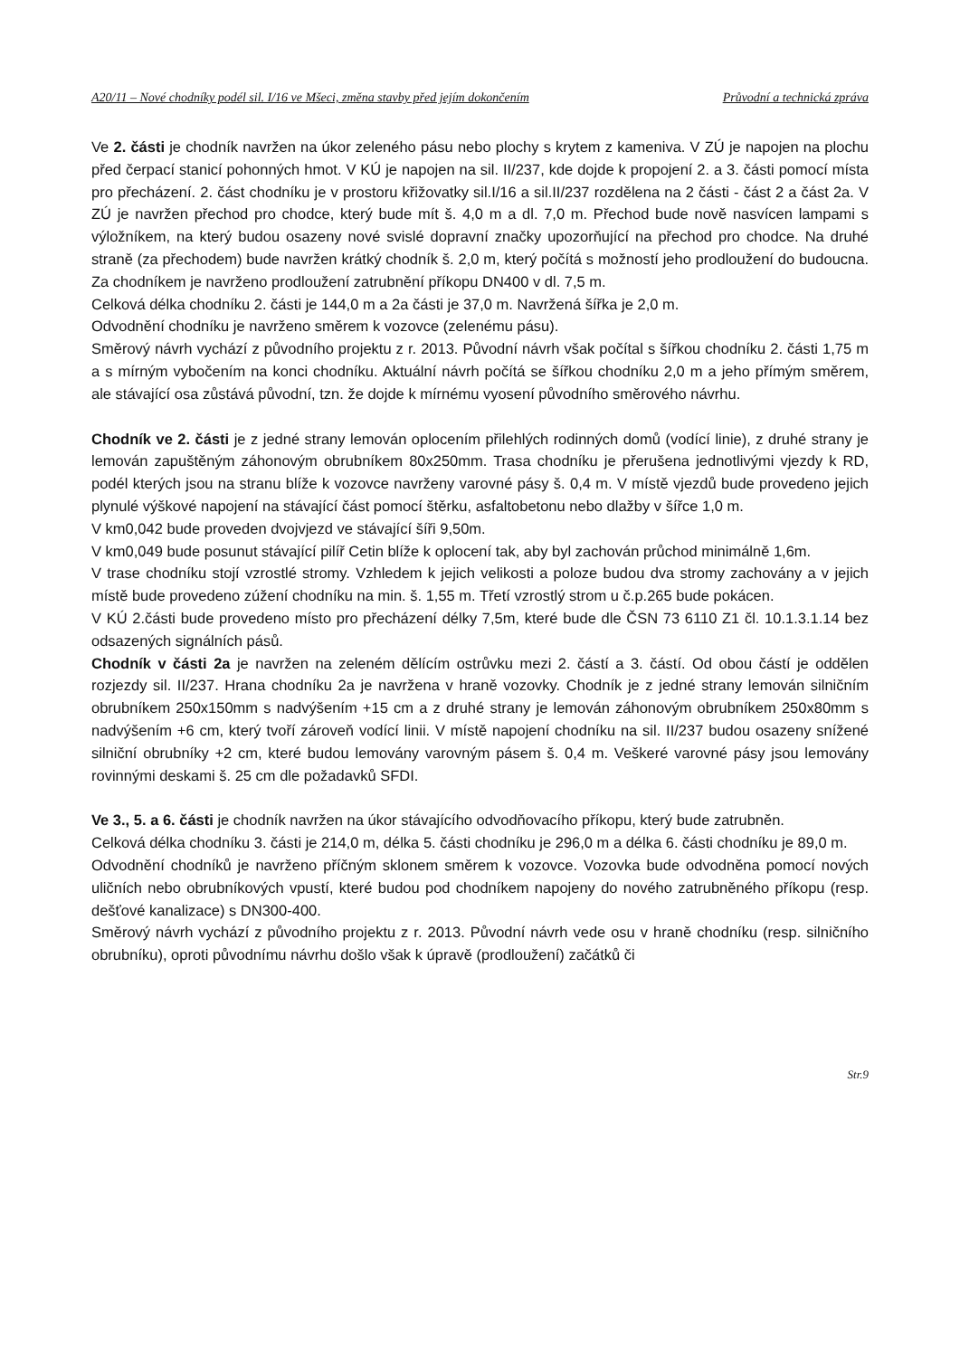A20/11 – Nové chodníky podél sil. I/16 ve Mšeci, změna stavby před jejím dokončením Průvodní a technická zpráva
Ve 2. části je chodník navržen na úkor zeleného pásu nebo plochy s krytem z kameniva. V ZÚ je napojen na plochu před čerpací stanicí pohonných hmot. V KÚ je napojen na sil. II/237, kde dojde k propojení 2. a 3. části pomocí místa pro přecházení. 2. část chodníku je v prostoru křižovatky sil.I/16 a sil.II/237 rozdělena na 2 části - část 2 a část 2a. V ZÚ je navržen přechod pro chodce, který bude mít š. 4,0 m a dl. 7,0 m. Přechod bude nově nasvícen lampami s výložníkem, na který budou osazeny nové svislé dopravní značky upozorňující na přechod pro chodce. Na druhé straně (za přechodem) bude navržen krátký chodník š. 2,0 m, který počítá s možností jeho prodloužení do budoucna. Za chodníkem je navrženo prodloužení zatrubnění příkopu DN400 v dl. 7,5 m.
Celková délka chodníku 2. části je 144,0 m a 2a části je 37,0 m. Navržená šířka je 2,0 m.
Odvodnění chodníku je navrženo směrem k vozovce (zelenému pásu).
Směrový návrh vychází z původního projektu z r. 2013. Původní návrh však počítal s šířkou chodníku 2. části 1,75 m a s mírným vybočením na konci chodníku. Aktuální návrh počítá se šířkou chodníku 2,0 m a jeho přímým směrem, ale stávající osa zůstává původní, tzn. že dojde k mírnému vyosení původního směrového návrhu.
Chodník ve 2. části je z jedné strany lemován oplocením přilehlých rodinných domů (vodící linie), z druhé strany je lemován zapuštěným záhonovým obrubníkem 80x250mm. Trasa chodníku je přerušena jednotlivými vjezdy k RD, podél kterých jsou na stranu blíže k vozovce navrženy varovné pásy š. 0,4 m. V místě vjezdů bude provedeno jejich plynulé výškové napojení na stávající část pomocí štěrku, asfaltobetonu nebo dlažby v šířce 1,0 m.
V km0,042 bude proveden dvojvjezd ve stávající šíři 9,50m.
V km0,049 bude posunut stávající pilíř Cetin blíže k oplocení tak, aby byl zachován průchod minimálně 1,6m.
V trase chodníku stojí vzrostlé stromy. Vzhledem k jejich velikosti a poloze budou dva stromy zachovány a v jejich místě bude provedeno zúžení chodníku na min. š. 1,55 m. Třetí vzrostlý strom u č.p.265 bude pokácen.
V KÚ 2.části bude provedeno místo pro přecházení délky 7,5m, které bude dle ČSN 73 6110 Z1 čl. 10.1.3.1.14 bez odsazených signálních pásů.
Chodník v části 2a je navržen na zeleném dělícím ostrůvku mezi 2. částí a 3. částí. Od obou částí je oddělen rozjezdy sil. II/237. Hrana chodníku 2a je navržena v hraně vozovky. Chodník je z jedné strany lemován silničním obrubníkem 250x150mm s nadvýšením +15 cm a z druhé strany je lemován záhonovým obrubníkem 250x80mm s nadvýšením +6 cm, který tvoří zároveň vodící linii. V místě napojení chodníku na sil. II/237 budou osazeny snížené silniční obrubníky +2 cm, které budou lemovány varovným pásem š. 0,4 m. Veškeré varovné pásy jsou lemovány rovinnými deskami š. 25 cm dle požadavků SFDI.
Ve 3., 5. a 6. části je chodník navržen na úkor stávajícího odvodňovacího příkopu, který bude zatrubněn.
Celková délka chodníku 3. části je 214,0 m, délka 5. části chodníku je 296,0 m a délka 6. části chodníku je 89,0 m.
Odvodnění chodníků je navrženo příčným sklonem směrem k vozovce. Vozovka bude odvodněna pomocí nových uličních nebo obrubníkových vpustí, které budou pod chodníkem napojeny do nového zatrubněného příkopu (resp. dešťové kanalizace) s DN300-400.
Směrový návrh vychází z původního projektu z r. 2013. Původní návrh vede osu v hraně chodníku (resp. silničního obrubníku), oproti původnímu návrhu došlo však k úpravě (prodloužení) začátků či
Str.9